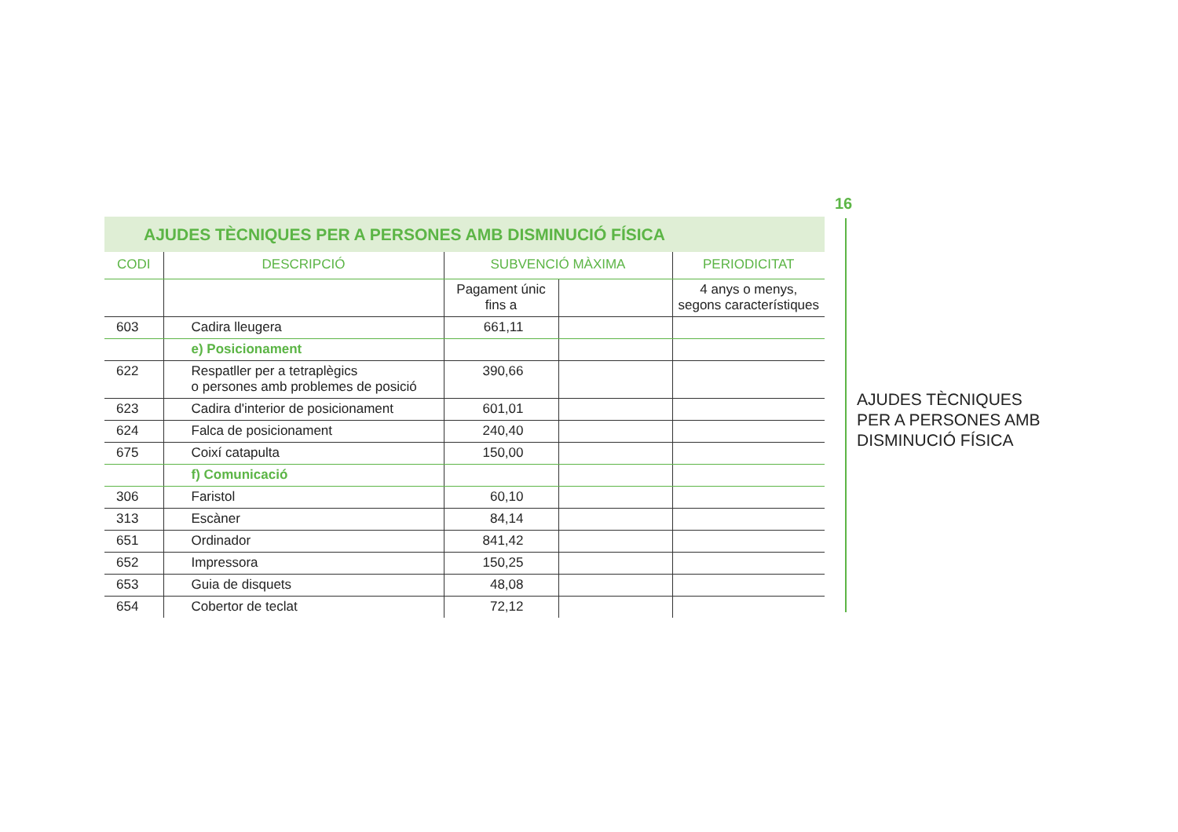16
AJUDES TÈCNIQUES
PER A PERSONES AMB
DISMINUCIÓ FÍSICA
AJUDES TÈCNIQUES PER A PERSONES AMB DISMINUCIÓ FÍSICA
| CODI | DESCRIPCIÓ | SUBVENCIÓ MÀXIMA | | PERIODICITAT |
| --- | --- | --- | --- | --- |
| | | Pagament únic fins a | | 4 anys o menys, segons característiques |
| 603 | Cadira lleugera | 661,11 | | |
| | e) Posicionament | | | |
| 622 | Respatller per a tetraplègics o persones amb problemes de posició | 390,66 | | |
| 623 | Cadira d'interior de posicionament | 601,01 | | |
| 624 | Falca de posicionament | 240,40 | | |
| 675 | Coixí catapulta | 150,00 | | |
| | f) Comunicació | | | |
| 306 | Faristol | 60,10 | | |
| 313 | Escàner | 84,14 | | |
| 651 | Ordinador | 841,42 | | |
| 652 | Impressora | 150,25 | | |
| 653 | Guia de disquets | 48,08 | | |
| 654 | Cobertor de teclat | 72,12 | | |